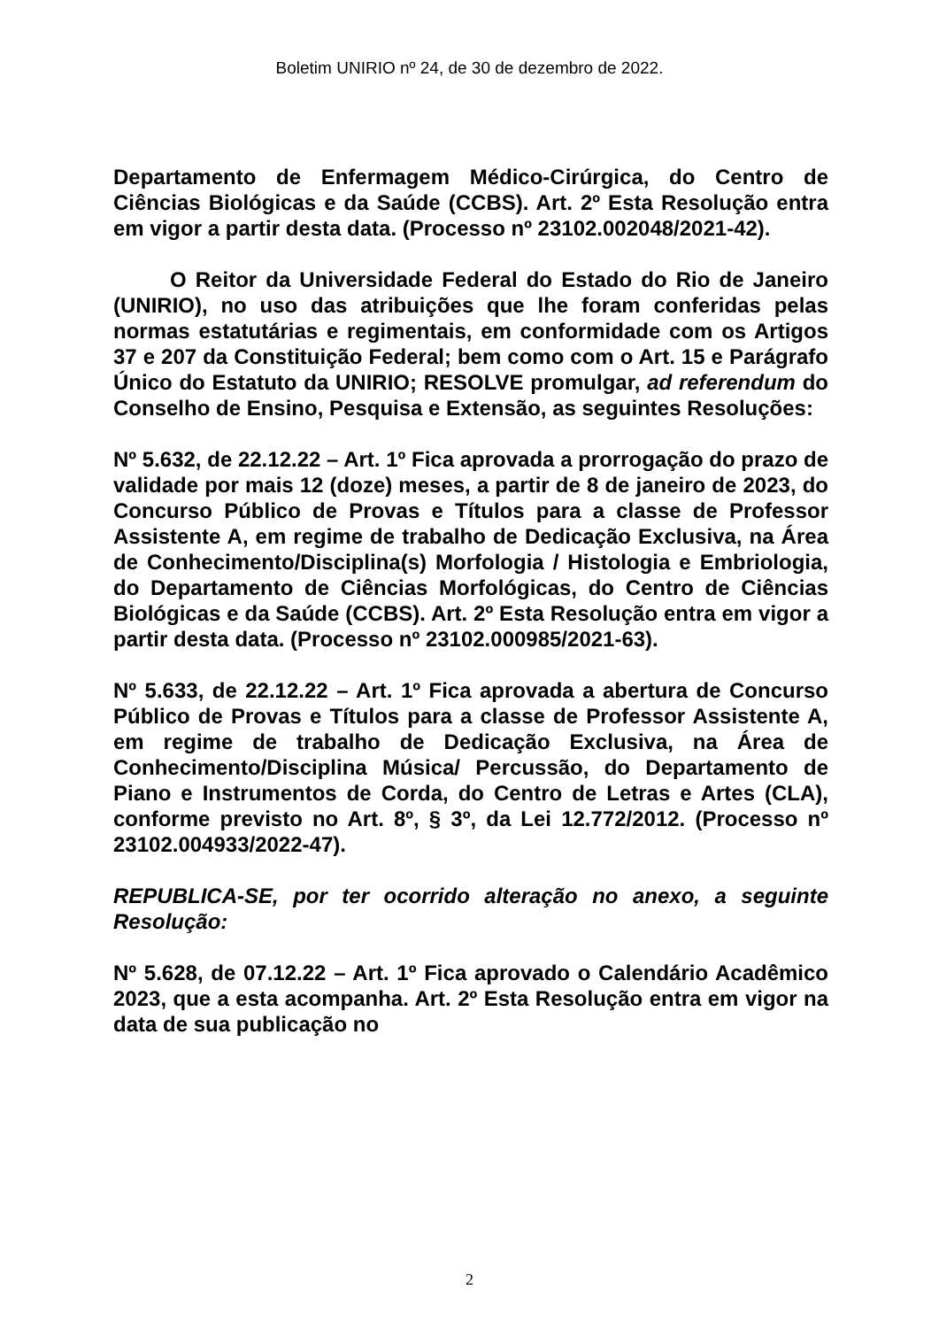Boletim UNIRIO nº 24, de 30 de dezembro de 2022.
Departamento de Enfermagem Médico-Cirúrgica, do Centro de Ciências Biológicas e da Saúde (CCBS). Art. 2º Esta Resolução entra em vigor a partir desta data. (Processo nº 23102.002048/2021-42).
O Reitor da Universidade Federal do Estado do Rio de Janeiro (UNIRIO), no uso das atribuições que lhe foram conferidas pelas normas estatutárias e regimentais, em conformidade com os Artigos 37 e 207 da Constituição Federal; bem como com o Art. 15 e Parágrafo Único do Estatuto da UNIRIO; RESOLVE promulgar, ad referendum do Conselho de Ensino, Pesquisa e Extensão, as seguintes Resoluções:
Nº 5.632, de 22.12.22 – Art. 1º Fica aprovada a prorrogação do prazo de validade por mais 12 (doze) meses, a partir de 8 de janeiro de 2023, do Concurso Público de Provas e Títulos para a classe de Professor Assistente A, em regime de trabalho de Dedicação Exclusiva, na Área de Conhecimento/Disciplina(s) Morfologia / Histologia e Embriologia, do Departamento de Ciências Morfológicas, do Centro de Ciências Biológicas e da Saúde (CCBS). Art. 2º Esta Resolução entra em vigor a partir desta data. (Processo nº 23102.000985/2021-63).
Nº 5.633, de 22.12.22 – Art. 1º Fica aprovada a abertura de Concurso Público de Provas e Títulos para a classe de Professor Assistente A, em regime de trabalho de Dedicação Exclusiva, na Área de Conhecimento/Disciplina Música/ Percussão, do Departamento de Piano e Instrumentos de Corda, do Centro de Letras e Artes (CLA), conforme previsto no Art. 8º, § 3º, da Lei 12.772/2012. (Processo nº 23102.004933/2022-47).
REPUBLICA-SE, por ter ocorrido alteração no anexo, a seguinte Resolução:
Nº 5.628, de 07.12.22 – Art. 1º Fica aprovado o Calendário Acadêmico 2023, que a esta acompanha. Art. 2º Esta Resolução entra em vigor na data de sua publicação no
2